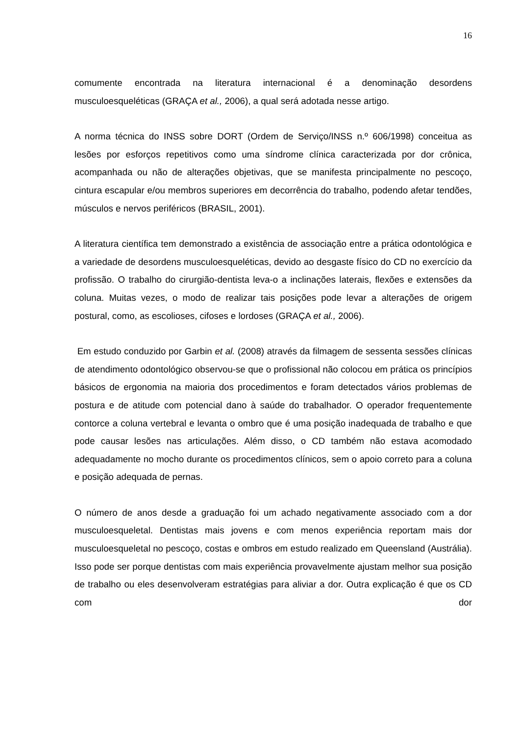16
comumente encontrada na literatura internacional é a denominação desordens musculoesqueléticas (GRAÇA et al., 2006), a qual será adotada nesse artigo.
A norma técnica do INSS sobre DORT (Ordem de Serviço/INSS n.º 606/1998) conceitua as lesões por esforços repetitivos como uma síndrome clínica caracterizada por dor crônica, acompanhada ou não de alterações objetivas, que se manifesta principalmente no pescoço, cintura escapular e/ou membros superiores em decorrência do trabalho, podendo afetar tendões, músculos e nervos periféricos (BRASIL, 2001).
A literatura científica tem demonstrado a existência de associação entre a prática odontológica e a variedade de desordens musculoesqueléticas, devido ao desgaste físico do CD no exercício da profissão. O trabalho do cirurgião-dentista leva-o a inclinações laterais, flexões e extensões da coluna. Muitas vezes, o modo de realizar tais posições pode levar a alterações de origem postural, como, as escolioses, cifoses e lordoses (GRAÇA et al., 2006).
Em estudo conduzido por Garbin et al. (2008) através da filmagem de sessenta sessões clínicas de atendimento odontológico observou-se que o profissional não colocou em prática os princípios básicos de ergonomia na maioria dos procedimentos e foram detectados vários problemas de postura e de atitude com potencial dano à saúde do trabalhador. O operador frequentemente contorce a coluna vertebral e levanta o ombro que é uma posição inadequada de trabalho e que pode causar lesões nas articulações. Além disso, o CD também não estava acomodado adequadamente no mocho durante os procedimentos clínicos, sem o apoio correto para a coluna e posição adequada de pernas.
O número de anos desde a graduação foi um achado negativamente associado com a dor musculoesqueletal. Dentistas mais jovens e com menos experiência reportam mais dor musculoesqueletal no pescoço, costas e ombros em estudo realizado em Queensland (Austrália). Isso pode ser porque dentistas com mais experiência provavelmente ajustam melhor sua posição de trabalho ou eles desenvolveram estratégias para aliviar a dor. Outra explicação é que os CD com dor